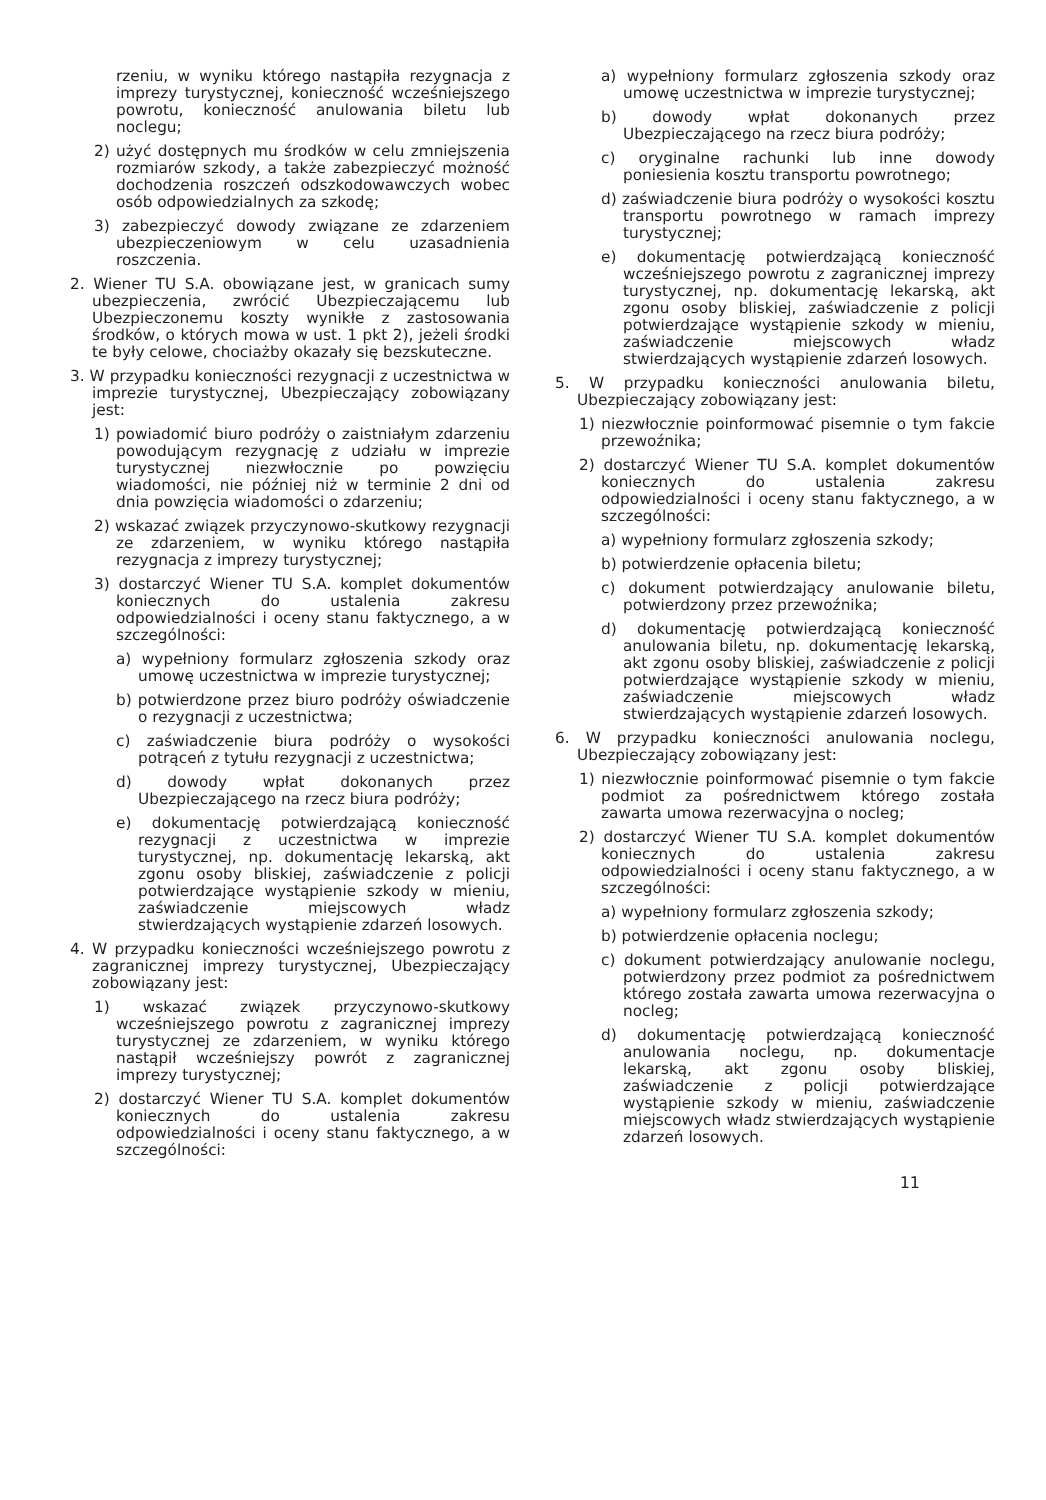rzeniu, w wyniku którego nastąpiła rezygnacja z imprezy turystycznej, konieczność wcześniejszego powrotu, konieczność anulowania biletu lub noclegu;
2) użyć dostępnych mu środków w celu zmniejszenia rozmiarów szkody, a także zabezpieczyć możność dochodzenia roszczeń odszkodowawczych wobec osób odpowiedzialnych za szkodę;
3) zabezpieczyć dowody związane ze zdarzeniem ubezpieczeniowym w celu uzasadnienia roszczenia.
2. Wiener TU S.A. obowiązane jest, w granicach sumy ubezpieczenia, zwrócić Ubezpieczającemu lub Ubezpieczonemu koszty wynikłe z zastosowania środków, o których mowa w ust. 1 pkt 2), jeżeli środki te były celowe, chociażby okazały się bezskuteczne.
3. W przypadku konieczności rezygnacji z uczestnictwa w imprezie turystycznej, Ubezpieczający zobowiązany jest:
1) powiadomić biuro podróży o zaistniałym zdarzeniu powodującym rezygnację z udziału w imprezie turystycznej niezwłocznie po powzięciu wiadomości, nie później niż w terminie 2 dni od dnia powzięcia wiadomości o zdarzeniu;
2) wskazać związek przyczynowo-skutkowy rezygnacji ze zdarzeniem, w wyniku którego nastąpiła rezygnacja z imprezy turystycznej;
3) dostarczyć Wiener TU S.A. komplet dokumentów koniecznych do ustalenia zakresu odpowiedzialności i oceny stanu faktycznego, a w szczególności:
a) wypełniony formularz zgłoszenia szkody oraz umowę uczestnictwa w imprezie turystycznej;
b) potwierdzone przez biuro podróży oświadczenie o rezygnacji z uczestnictwa;
c) zaświadczenie biura podróży o wysokości potrąceń z tytułu rezygnacji z uczestnictwa;
d) dowody wpłat dokonanych przez Ubezpieczającego na rzecz biura podróży;
e) dokumentację potwierdzającą konieczność rezygnacji z uczestnictwa w imprezie turystycznej, np. dokumentację lekarską, akt zgonu osoby bliskiej, zaświadczenie z policji potwierdzające wystąpienie szkody w mieniu, zaświadczenie miejscowych władz stwierdzających wystąpienie zdarzeń losowych.
4. W przypadku konieczności wcześniejszego powrotu z zagranicznej imprezy turystycznej, Ubezpieczający zobowiązany jest:
1) wskazać związek przyczynowo-skutkowy wcześniejszego powrotu z zagranicznej imprezy turystycznej ze zdarzeniem, w wyniku którego nastąpił wcześniejszy powrót z zagranicznej imprezy turystycznej;
2) dostarczyć Wiener TU S.A. komplet dokumentów koniecznych do ustalenia zakresu odpowiedzialności i oceny stanu faktycznego, a w szczególności:
a) wypełniony formularz zgłoszenia szkody oraz umowę uczestnictwa w imprezie turystycznej;
b) dowody wpłat dokonanych przez Ubezpieczającego na rzecz biura podróży;
c) oryginalne rachunki lub inne dowody poniesienia kosztu transportu powrotnego;
d) zaświadczenie biura podróży o wysokości kosztu transportu powrotnego w ramach imprezy turystycznej;
e) dokumentację potwierdzającą konieczność wcześniejszego powrotu z zagranicznej imprezy turystycznej, np. dokumentację lekarską, akt zgonu osoby bliskiej, zaświadczenie z policji potwierdzające wystąpienie szkody w mieniu, zaświadczenie miejscowych władz stwierdzających wystąpienie zdarzeń losowych.
5. W przypadku konieczności anulowania biletu, Ubezpieczający zobowiązany jest:
1) niezwłocznie poinformować pisemnie o tym fakcie przewoźnika;
2) dostarczyć Wiener TU S.A. komplet dokumentów koniecznych do ustalenia zakresu odpowiedzialności i oceny stanu faktycznego, a w szczególności:
a) wypełniony formularz zgłoszenia szkody;
b) potwierdzenie opłacenia biletu;
c) dokument potwierdzający anulowanie biletu, potwierdzony przez przewoźnika;
d) dokumentację potwierdzającą konieczność anulowania biletu, np. dokumentację lekarską, akt zgonu osoby bliskiej, zaświadczenie z policji potwierdzające wystąpienie szkody w mieniu, zaświadczenie miejscowych władz stwierdzających wystąpienie zdarzeń losowych.
6. W przypadku konieczności anulowania noclegu, Ubezpieczający zobowiązany jest:
1) niezwłocznie poinformować pisemnie o tym fakcie podmiot za pośrednictwem którego została zawarta umowa rezerwacyjna o nocleg;
2) dostarczyć Wiener TU S.A. komplet dokumentów koniecznych do ustalenia zakresu odpowiedzialności i oceny stanu faktycznego, a w szczególności:
a) wypełniony formularz zgłoszenia szkody;
b) potwierdzenie opłacenia noclegu;
c) dokument potwierdzający anulowanie noclegu, potwierdzony przez podmiot za pośrednictwem którego została zawarta umowa rezerwacyjna o nocleg;
d) dokumentację potwierdzającą konieczność anulowania noclegu, np. dokumentacje lekarską, akt zgonu osoby bliskiej, zaświadczenie z policji potwierdzające wystąpienie szkody w mieniu, zaświadczenie miejscowych władz stwierdzających wystąpienie zdarzeń losowych.
11